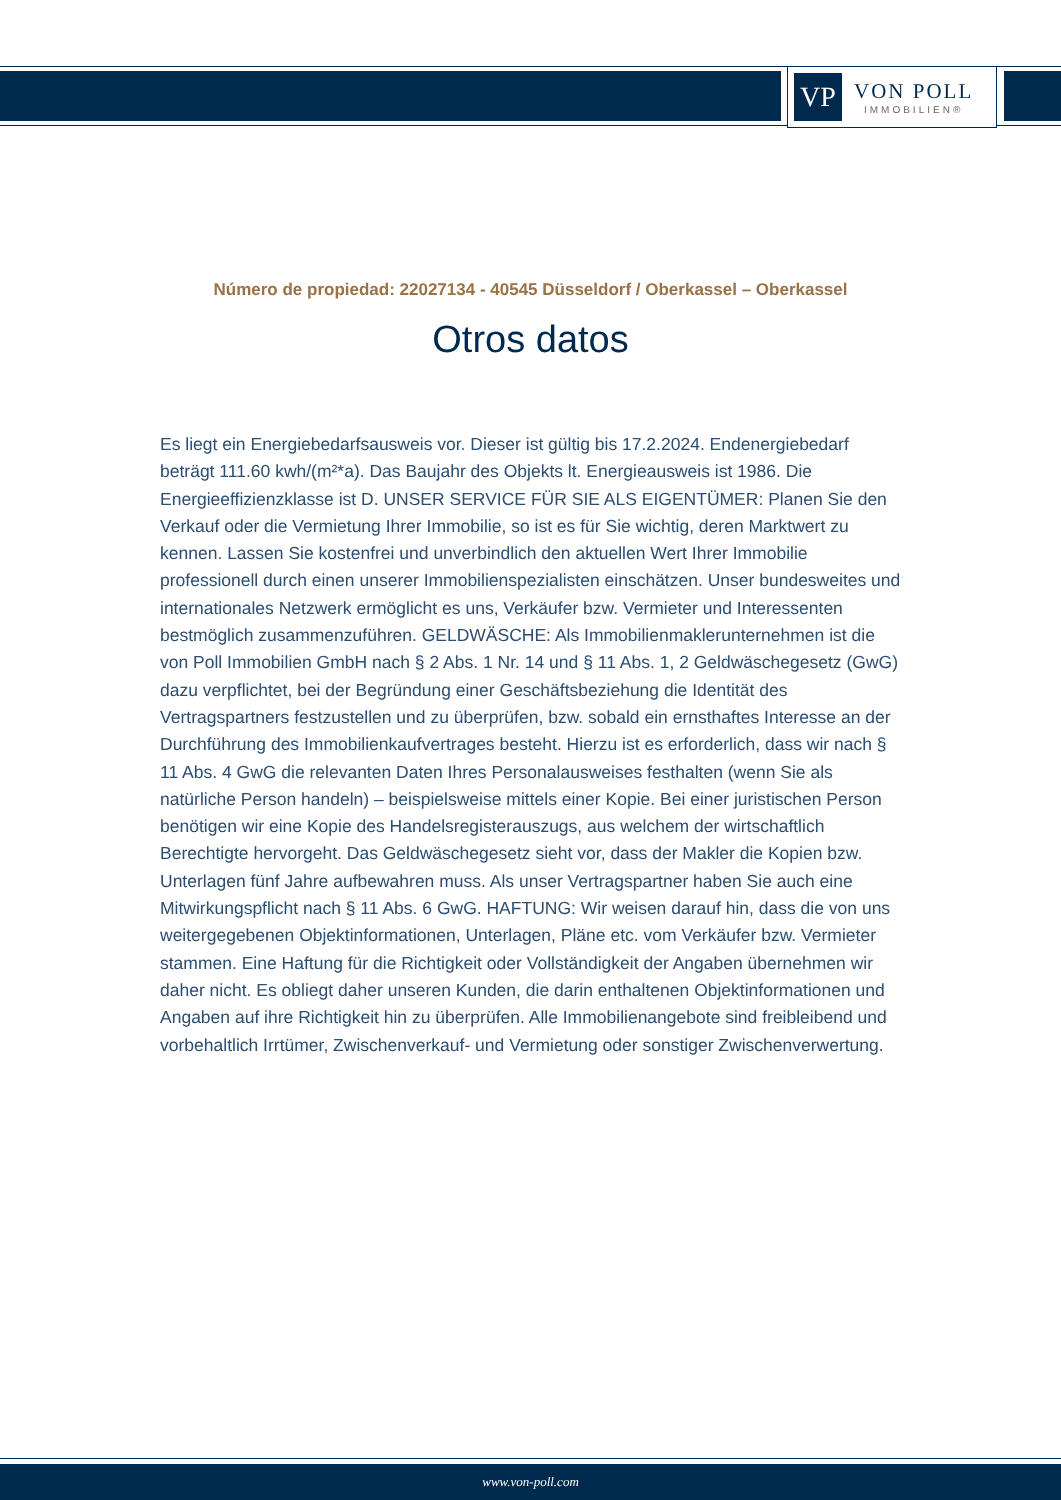VP
VON POLL
IMMOBILIEN®
Número de propiedad: 22027134 - 40545 Düsseldorf / Oberkassel – Oberkassel
Otros datos
Es liegt ein Energiebedarfsausweis vor. Dieser ist gültig bis 17.2.2024. Endenergiebedarf beträgt 111.60 kwh/(m²*a). Das Baujahr des Objekts lt. Energieausweis ist 1986. Die Energieeffizienzklasse ist D. UNSER SERVICE FÜR SIE ALS EIGENTÜMER: Planen Sie den Verkauf oder die Vermietung Ihrer Immobilie, so ist es für Sie wichtig, deren Marktwert zu kennen. Lassen Sie kostenfrei und unverbindlich den aktuellen Wert Ihrer Immobilie professionell durch einen unserer Immobilienspezialisten einschätzen. Unser bundesweites und internationales Netzwerk ermöglicht es uns, Verkäufer bzw. Vermieter und Interessenten bestmöglich zusammenzuführen. GELDWÄSCHE: Als Immobilienmaklerunternehmen ist die von Poll Immobilien GmbH nach § 2 Abs. 1 Nr. 14 und § 11 Abs. 1, 2 Geldwäschegesetz (GwG) dazu verpflichtet, bei der Begründung einer Geschäftsbeziehung die Identität des Vertragspartners festzustellen und zu überprüfen, bzw. sobald ein ernsthaftes Interesse an der Durchführung des Immobilienkaufvertrages besteht. Hierzu ist es erforderlich, dass wir nach § 11 Abs. 4 GwG die relevanten Daten Ihres Personalausweises festhalten (wenn Sie als natürliche Person handeln) – beispielsweise mittels einer Kopie. Bei einer juristischen Person benötigen wir eine Kopie des Handelsregisterauszugs, aus welchem der wirtschaftlich Berechtigte hervorgeht. Das Geldwäschegesetz sieht vor, dass der Makler die Kopien bzw. Unterlagen fünf Jahre aufbewahren muss. Als unser Vertragspartner haben Sie auch eine Mitwirkungspflicht nach § 11 Abs. 6 GwG. HAFTUNG: Wir weisen darauf hin, dass die von uns weitergegebenen Objektinformationen, Unterlagen, Pläne etc. vom Verkäufer bzw. Vermieter stammen. Eine Haftung für die Richtigkeit oder Vollständigkeit der Angaben übernehmen wir daher nicht. Es obliegt daher unseren Kunden, die darin enthaltenen Objektinformationen und Angaben auf ihre Richtigkeit hin zu überprüfen. Alle Immobilienangebote sind freibleibend und vorbehaltlich Irrtümer, Zwischenverkauf- und Vermietung oder sonstiger Zwischenverwertung.
www.von-poll.com